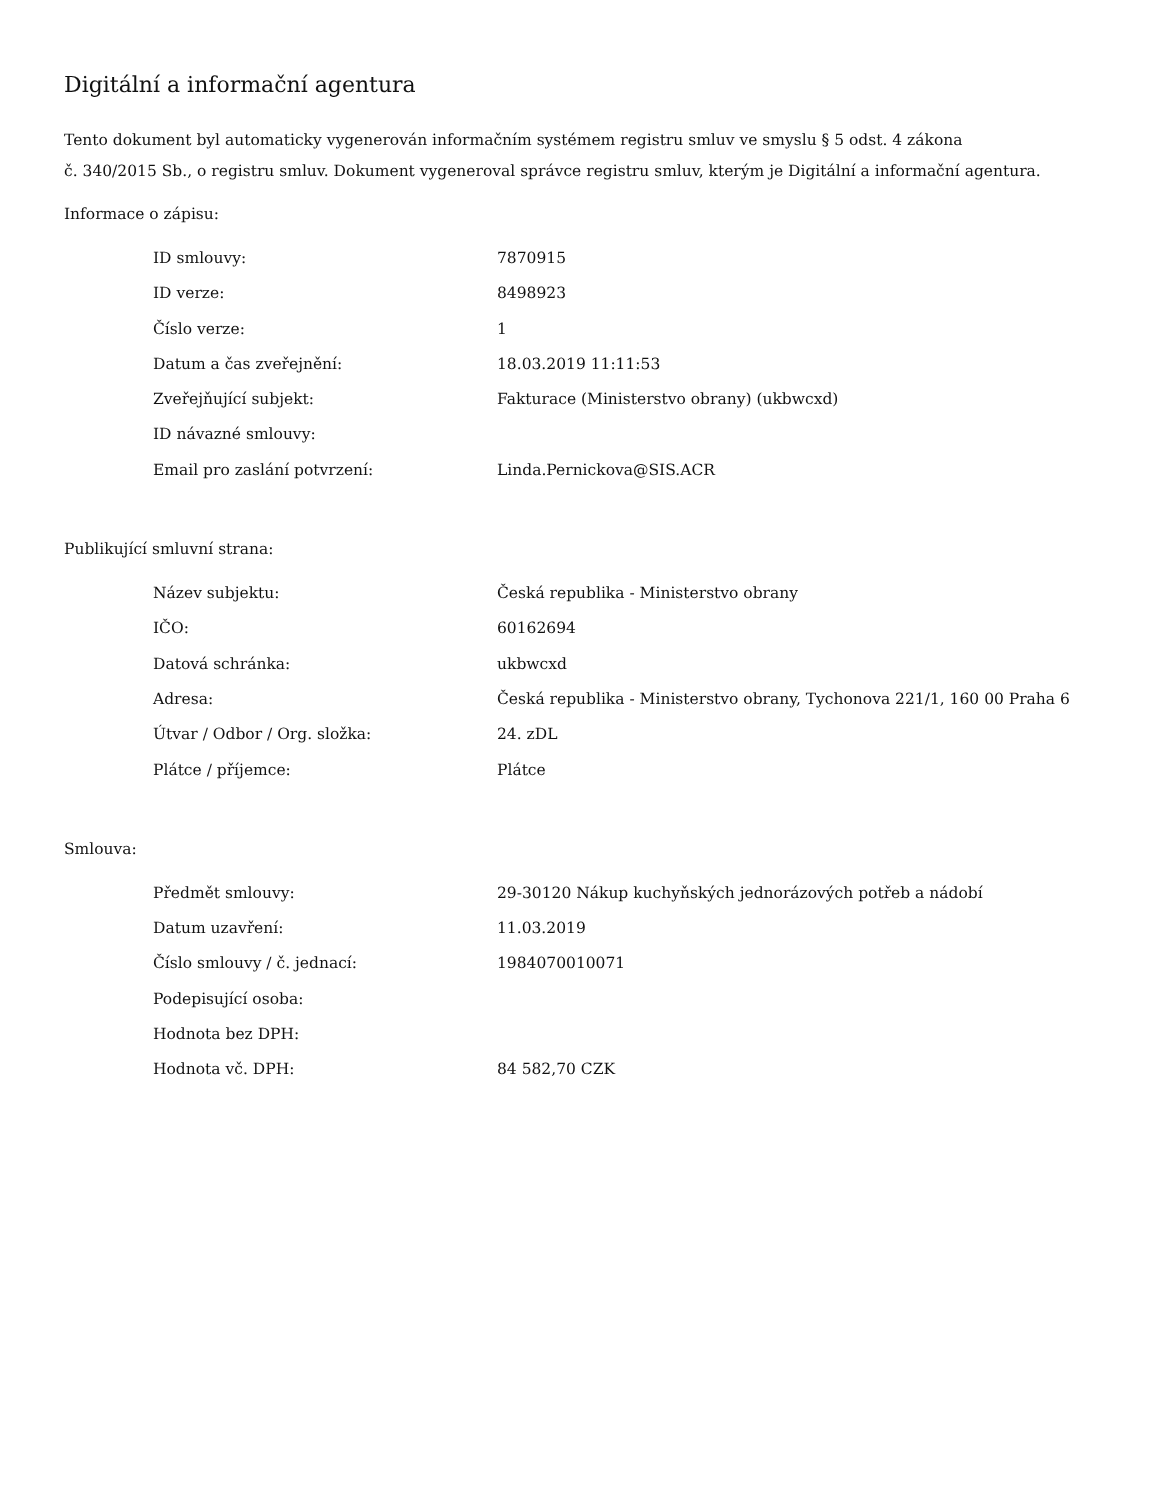Digitální a informační agentura
Tento dokument byl automaticky vygenerován informačním systémem registru smluv ve smyslu § 5 odst. 4 zákona
č. 340/2015 Sb., o registru smluv. Dokument vygeneroval správce registru smluv, kterým je Digitální a informační agentura.
Informace o zápisu:
| ID smlouvy: | 7870915 |
| ID verze: | 8498923 |
| Číslo verze: | 1 |
| Datum a čas zveřejnění: | 18.03.2019 11:11:53 |
| Zveřejňující subjekt: | Fakturace (Ministerstvo obrany) (ukbwcxd) |
| ID návazné smlouvy: | |
| Email pro zaslání potvrzení: | Linda.Pernickova@SIS.ACR |
Publikující smluvní strana:
| Název subjektu: | Česká republika - Ministerstvo obrany |
| IČO: | 60162694 |
| Datová schránka: | ukbwcxd |
| Adresa: | Česká republika - Ministerstvo obrany, Tychonova 221/1, 160 00 Praha 6 |
| Útvar / Odbor / Org. složka: | 24. zDL |
| Plátce / příjemce: | Plátce |
Smlouva:
| Předmět smlouvy: | 29-30120 Nákup kuchyňských jednorázových potřeb a nádobí |
| Datum uzavření: | 11.03.2019 |
| Číslo smlouvy / č. jednací: | 1984070010071 |
| Podepisující osoba: | |
| Hodnota bez DPH: | |
| Hodnota vč. DPH: | 84 582,70 CZK |